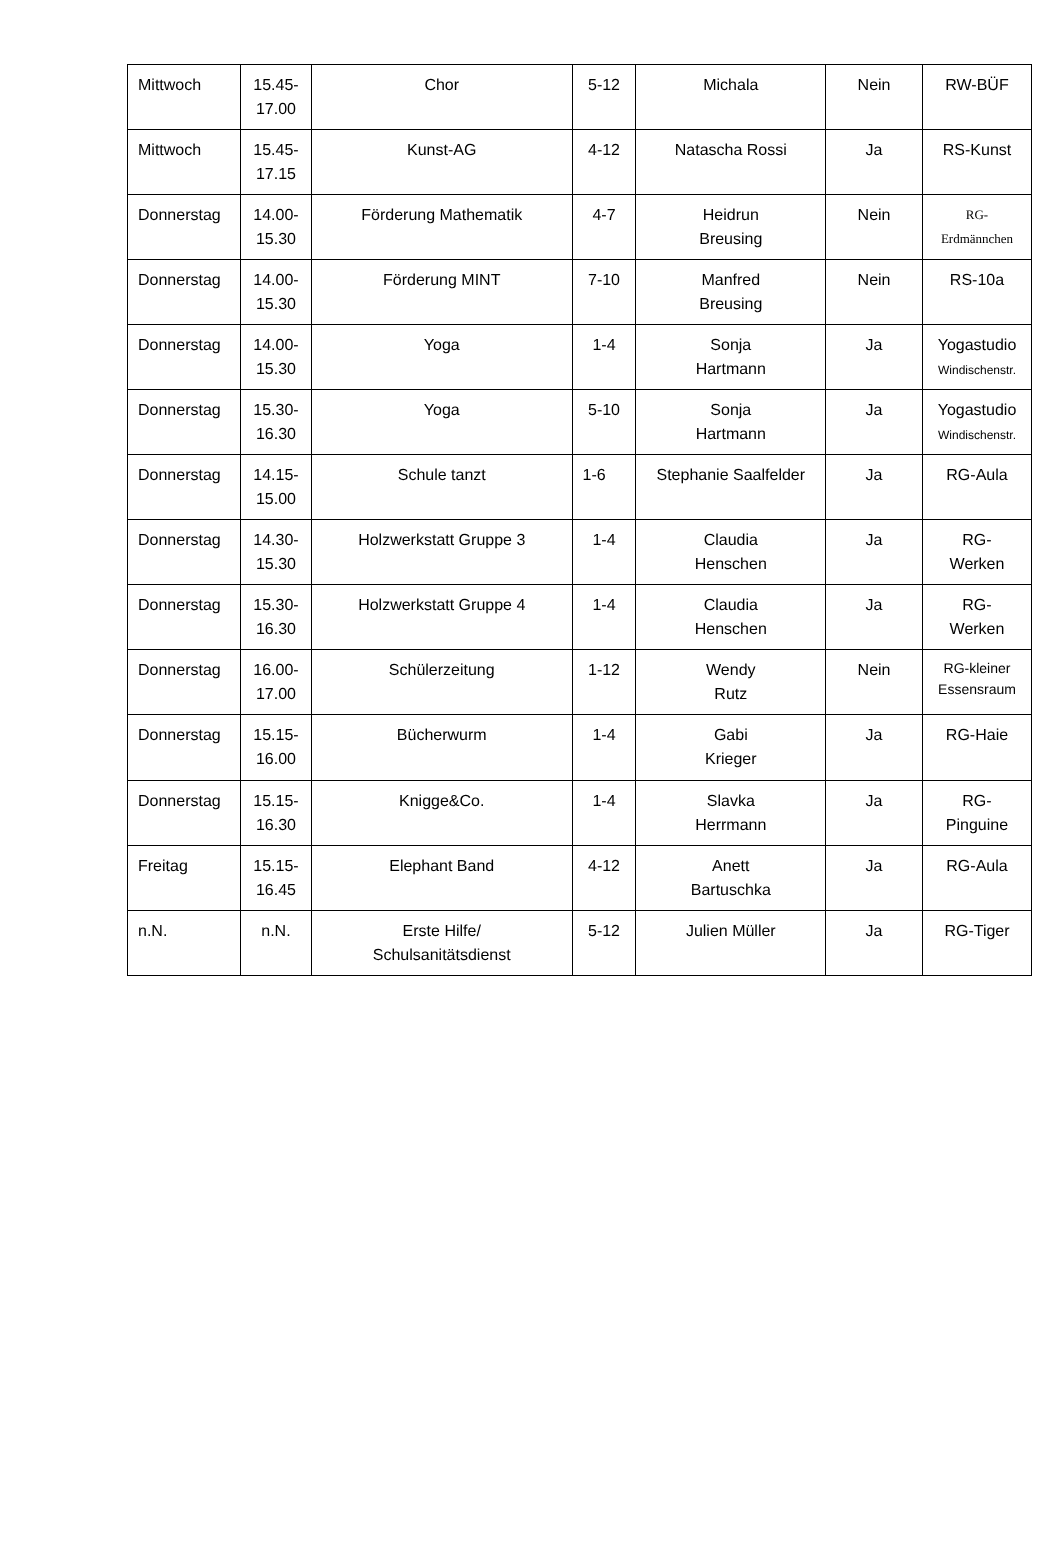| Mittwoch | 15.45- 17.00 | Chor | 5-12 | Michala | Nein | RW-BÜF |
| Mittwoch | 15.45- 17.15 | Kunst-AG | 4-12 | Natascha Rossi | Ja | RS-Kunst |
| Donnerstag | 14.00- 15.30 | Förderung Mathematik | 4-7 | Heidrun Breusing | Nein | RG- Erdmännchen |
| Donnerstag | 14.00- 15.30 | Förderung MINT | 7-10 | Manfred Breusing | Nein | RS-10a |
| Donnerstag | 14.00- 15.30 | Yoga | 1-4 | Sonja Hartmann | Ja | Yogastudio Windischenstr. |
| Donnerstag | 15.30- 16.30 | Yoga | 5-10 | Sonja Hartmann | Ja | Yogastudio Windischenstr. |
| Donnerstag | 14.15- 15.00 | Schule tanzt | 1-6 | Stephanie Saalfelder | Ja | RG-Aula |
| Donnerstag | 14.30- 15.30 | Holzwerkstatt Gruppe 3 | 1-4 | Claudia Henschen | Ja | RG- Werken |
| Donnerstag | 15.30- 16.30 | Holzwerkstatt Gruppe 4 | 1-4 | Claudia Henschen | Ja | RG- Werken |
| Donnerstag | 16.00- 17.00 | Schülerzeitung | 1-12 | Wendy Rutz | Nein | RG-kleiner Essensraum |
| Donnerstag | 15.15- 16.00 | Bücherwurm | 1-4 | Gabi Krieger | Ja | RG-Haie |
| Donnerstag | 15.15- 16.30 | Knigge&Co. | 1-4 | Slavka Herrmann | Ja | RG- Pinguine |
| Freitag | 15.15- 16.45 | Elephant Band | 4-12 | Anett Bartuschka | Ja | RG-Aula |
| n.N. | n.N. | Erste Hilfe/ Schulsanitätsdienst | 5-12 | Julien Müller | Ja | RG-Tiger |